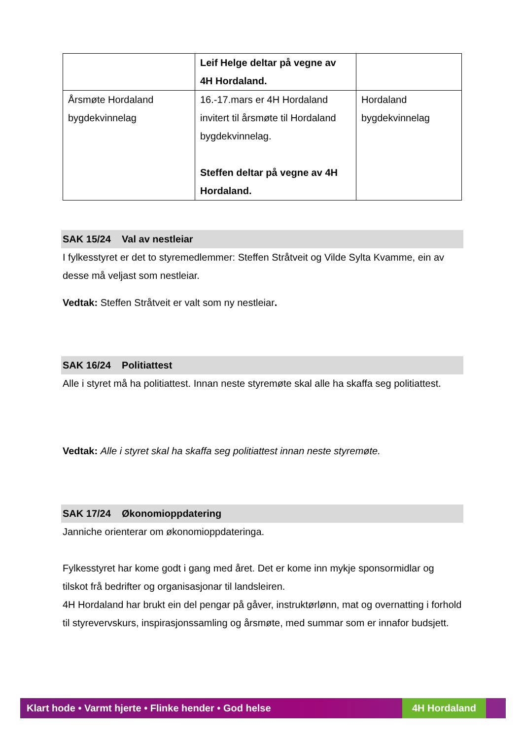| | Leif Helge deltar på vegne av 4H Hordaland. | |
| Årsmøte Hordaland bygdekvinnelag | 16.-17.mars er 4H Hordaland invitert til årsmøte til Hordaland bygdekvinnelag. Steffen deltar på vegne av 4H Hordaland. | Hordaland bygdekvinnelag |
SAK 15/24 Val av nestleiar
I fylkesstyret er det to styremedlemmer: Steffen Stråtveit og Vilde Sylta Kvamme, ein av desse må veljast som nestleiar.
Vedtak: Steffen Stråtveit er valt som ny nestleiar.
SAK 16/24 Politiattest
Alle i styret må ha politiattest. Innan neste styremøte skal alle ha skaffa seg politiattest.
Vedtak: Alle i styret skal ha skaffa seg politiattest innan neste styremøte.
SAK 17/24 Økonomioppdatering
Janniche orienterar om økonomioppdateringa.
Fylkesstyret har kome godt i gang med året. Det er kome inn mykje sponsormidlar og tilskot frå bedrifter og organisasjonar til landsleiren.
4H Hordaland har brukt ein del pengar på gåver, instruktørlønn, mat og overnatting i forhold til styrevervskurs, inspirasjonssamling og årsmøte, med summar som er innafor budsjett.
Klart hode • Varmt hjerte • Flinke hender • God helse 4H Hordaland